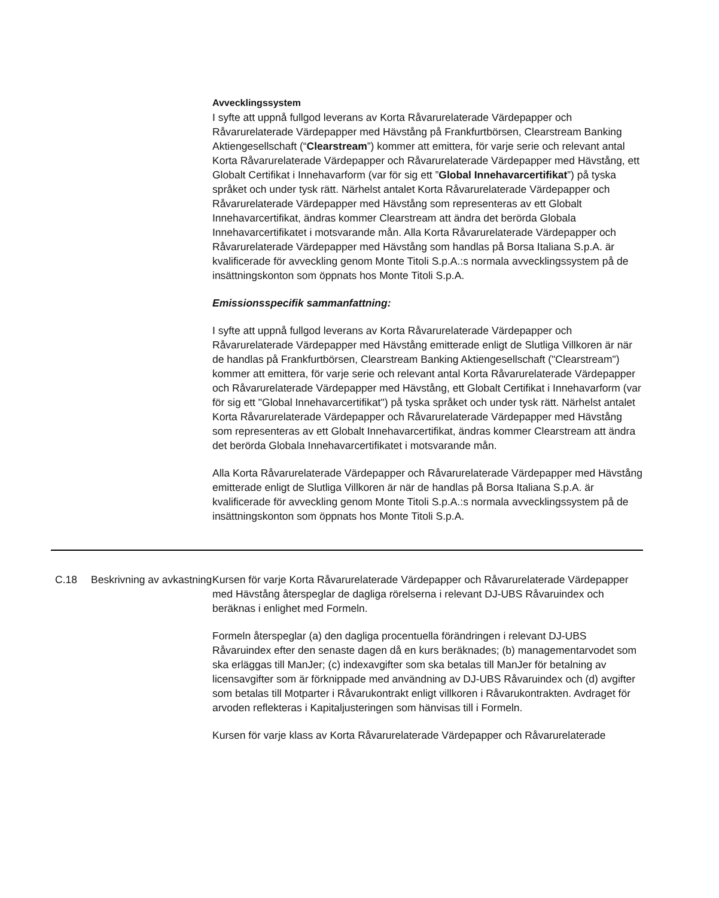Avvecklingssystem
I syfte att uppnå fullgod leverans av Korta Råvarurelaterade Värdepapper och Råvarurelaterade Värdepapper med Hävstång på Frankfurtbörsen, Clearstream Banking Aktiengesellschaft (“Clearstream”) kommer att emittera, för varje serie och relevant antal Korta Råvarurelaterade Värdepapper och Råvarurelaterade Värdepapper med Hävstång, ett Globalt Certifikat i Innehavarform (var för sig ett ”Global Innehavarcertifikat”) på tyska språket och under tysk rätt. Närhelst antalet Korta Råvarurelaterade Värdepapper och Råvarurelaterade Värdepapper med Hävstång som representeras av ett Globalt Innehavarcertifikat, ändras kommer Clearstream att ändra det berörda Globala Innehavarcertifikatet i motsvarande mån. Alla Korta Råvarurelaterade Värdepapper och Råvarurelaterade Värdepapper med Hävstång som handlas på Borsa Italiana S.p.A. är kvalificerade för avveckling genom Monte Titoli S.p.A.:s normala avvecklingssystem på de insättningskonton som öppnats hos Monte Titoli S.p.A.
Emissionsspecifik sammanfattning:
I syfte att uppnå fullgod leverans av Korta Råvarurelaterade Värdepapper och Råvarurelaterade Värdepapper med Hävstång emitterade enligt de Slutliga Villkoren är när de handlas på Frankfurtbörsen, Clearstream Banking Aktiengesellschaft ("Clearstream") kommer att emittera, för varje serie och relevant antal Korta Råvarurelaterade Värdepapper och Råvarurelaterade Värdepapper med Hävstång, ett Globalt Certifikat i Innehavarform (var för sig ett "Global Innehavarcertifikat") på tyska språket och under tysk rätt. Närhelst antalet Korta Råvarurelaterade Värdepapper och Råvarurelaterade Värdepapper med Hävstång som representeras av ett Globalt Innehavarcertifikat, ändras kommer Clearstream att ändra det berörda Globala Innehavarcertifikatet i motsvarande mån.
Alla Korta Råvarurelaterade Värdepapper och Råvarurelaterade Värdepapper med Hävstång emitterade enligt de Slutliga Villkoren är när de handlas på Borsa Italiana S.p.A. är kvalificerade för avveckling genom Monte Titoli S.p.A.:s normala avvecklingssystem på de insättningskonton som öppnats hos Monte Titoli S.p.A.
C.18 Beskrivning av avkastning
Kursen för varje Korta Råvarurelaterade Värdepapper och Råvarurelaterade Värdepapper med Hävstång återspeglar de dagliga rörelserna i relevant DJ-UBS Råvaruindex och beräknas i enlighet med Formeln.
Formeln återspeglar (a) den dagliga procentuella förändringen i relevant DJ-UBS Råvaruindex efter den senaste dagen då en kurs beräknades; (b) managementarvodet som ska erläggas till ManJer; (c) indexavgifter som ska betalas till ManJer för betalning av licensavgifter som är förknippade med användning av DJ-UBS Råvaruindex och (d) avgifter som betalas till Motparter i Råvarukontrakt enligt villkoren i Råvarukontrakten. Avdraget för arvoden reflekteras i Kapitaljusteringen som hänvisas till i Formeln.
Kursen för varje klass av Korta Råvarurelaterade Värdepapper och Råvarurelaterade